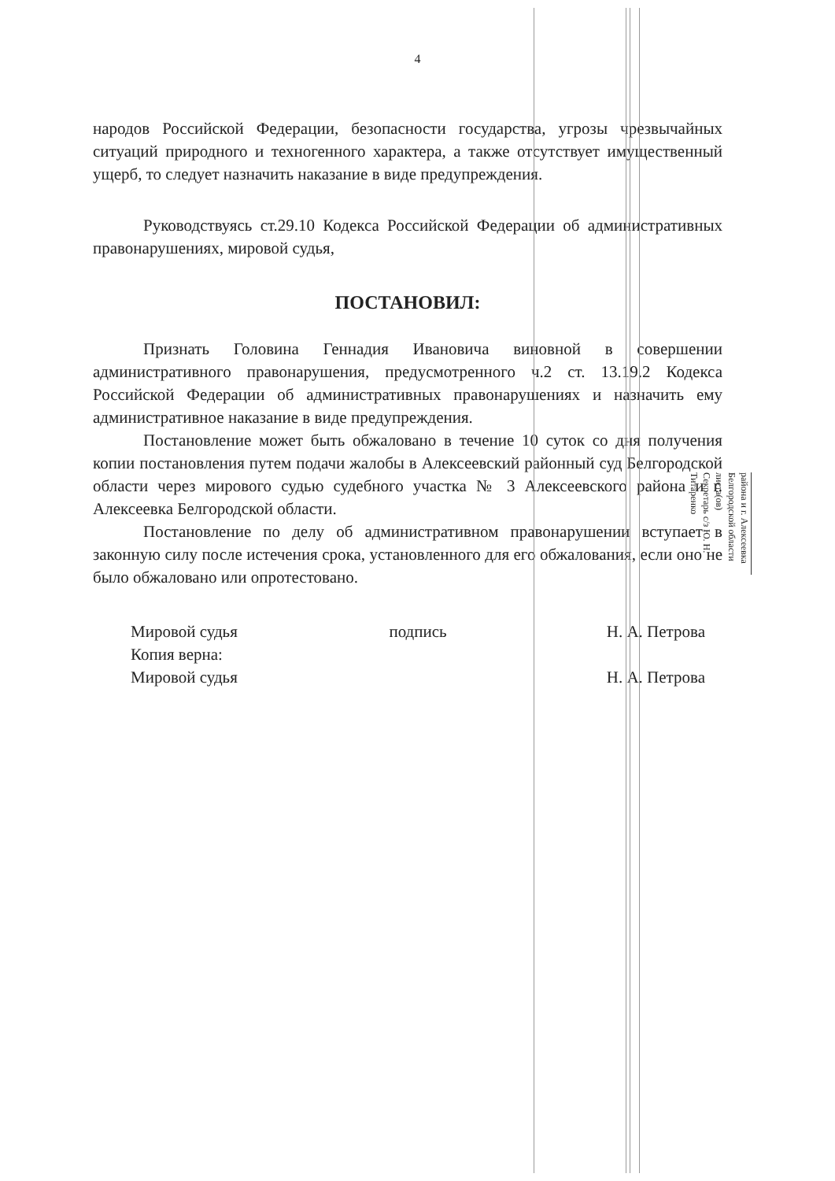4
народов Российской Федерации, безопасности государства, угрозы чрезвычайных ситуаций природного и техногенного характера, а также отсутствует имущественный ущерб, то следует назначить наказание в виде предупреждения.
Руководствуясь ст.29.10 Кодекса Российской Федерации об административных правонарушениях, мировой судья,
ПОСТАНОВИЛ:
Признать Головина Геннадия Ивановича виновной в совершении административного правонарушения, предусмотренного ч.2 ст. 13.19.2 Кодекса Российской Федерации об административных правонарушениях и назначить ему административное наказание в виде предупреждения.
Постановление может быть обжаловано в течение 10 суток со дня получения копии постановления путем подачи жалобы в Алексеевский районный суд Белгородской области через мирового судью судебного участка № 3 Алексеевского района и г. Алексеевка Белгородской области.
Постановление по делу об административном правонарушении вступает в законную силу после истечения срока, установленного для его обжалования, если оно не было обжаловано или опротестовано.
Мировой судья
Копия верна:
Мировой судья
подпись Н. А. Петрова
Н. А. Петрова
района и г. Алексеевка Белгородской области
листа(ов)
Секретарь с/з Ю. Н. Титаренко